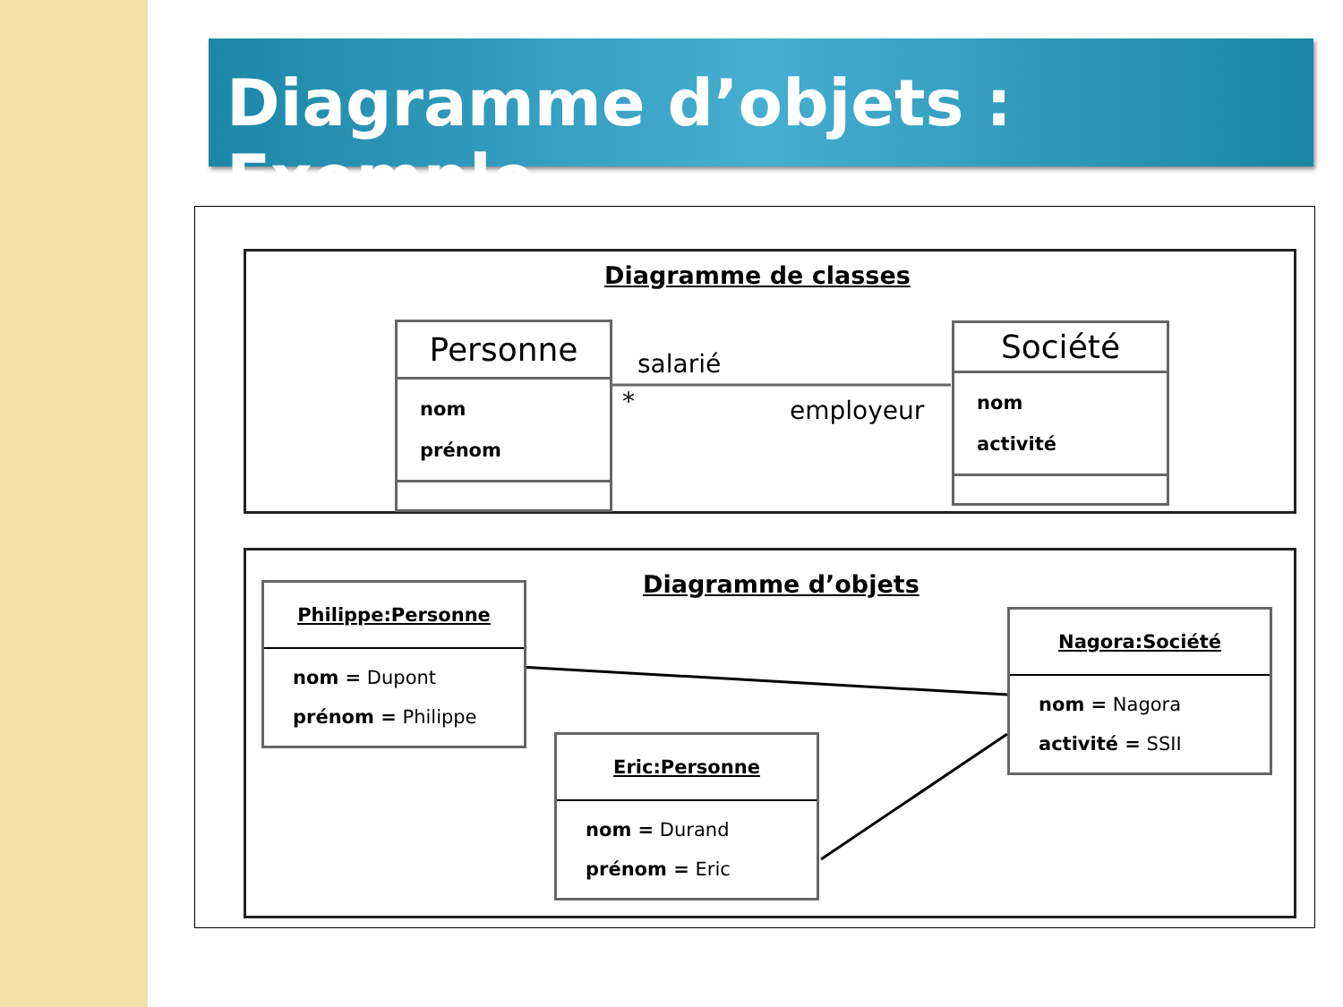Diagramme d’objets : Exemple
Diagramme de classes
Personne
nom
prénom
Société
nom
activité
salarié
* employeur
Diagramme d’objets
Philippe:Personne
nom = Dupont
prénom = Philippe
Nagora:Société
nom = Nagora
activité = SSII
Eric:Personne
nom = Durand
prénom = Eric